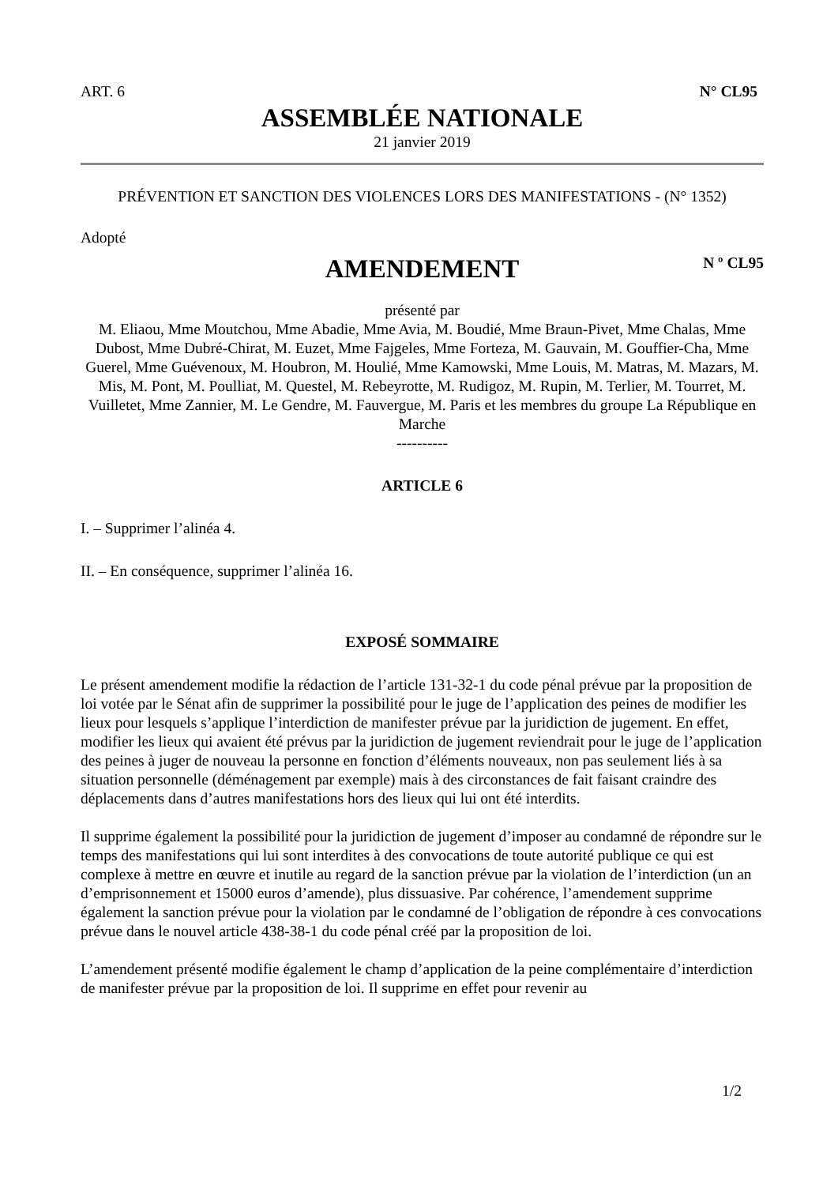ART. 6 N° CL95
ASSEMBLÉE NATIONALE
21 janvier 2019
PRÉVENTION ET SANCTION DES VIOLENCES LORS DES MANIFESTATIONS - (N° 1352)
Adopté
AMENDEMENT
N º CL95
présenté par
M. Eliaou, Mme Moutchou, Mme Abadie, Mme Avia, M. Boudié, Mme Braun-Pivet, Mme Chalas, Mme Dubost, Mme Dubré-Chirat, M. Euzet, Mme Fajgeles, Mme Forteza, M. Gauvain, M. Gouffier-Cha, Mme Guerel, Mme Guévenoux, M. Houbron, M. Houlié, Mme Kamowski, Mme Louis, M. Matras, M. Mazars, M. Mis, M. Pont, M. Poulliat, M. Questel, M. Rebeyrotte, M. Rudigoz, M. Rupin, M. Terlier, M. Tourret, M. Vuilletet, Mme Zannier, M. Le Gendre, M. Fauvergue, M. Paris et les membres du groupe La République en Marche
----------
ARTICLE 6
I. – Supprimer l’alinéa 4.
II. – En conséquence, supprimer l’alinéa 16.
EXPOSÉ SOMMAIRE
Le présent amendement modifie la rédaction de l’article 131-32-1 du code pénal prévue par la proposition de loi votée par le Sénat afin de supprimer la possibilité pour le juge de l’application des peines de modifier les lieux pour lesquels s’applique l’interdiction de manifester prévue par la juridiction de jugement. En effet, modifier les lieux qui avaient été prévus par la juridiction de jugement reviendrait pour le juge de l’application des peines à juger de nouveau la personne en fonction d’éléments nouveaux, non pas seulement liés à sa situation personnelle (déménagement par exemple) mais à des circonstances de fait faisant craindre des déplacements dans d’autres manifestations hors des lieux qui lui ont été interdits.
Il supprime également la possibilité pour la juridiction de jugement d’imposer au condamné de répondre sur le temps des manifestations qui lui sont interdites à des convocations de toute autorité publique ce qui est complexe à mettre en œuvre et inutile au regard de la sanction prévue par la violation de l’interdiction (un an d’emprisonnement et 15000 euros d’amende), plus dissuasive. Par cohérence, l’amendement supprime également la sanction prévue pour la violation par le condamné de l’obligation de répondre à ces convocations prévue dans le nouvel article 438-38-1 du code pénal créé par la proposition de loi.
L’amendement présenté modifie également le champ d’application de la peine complémentaire d’interdiction de manifester prévue par la proposition de loi. Il supprime en effet pour revenir au
1/2